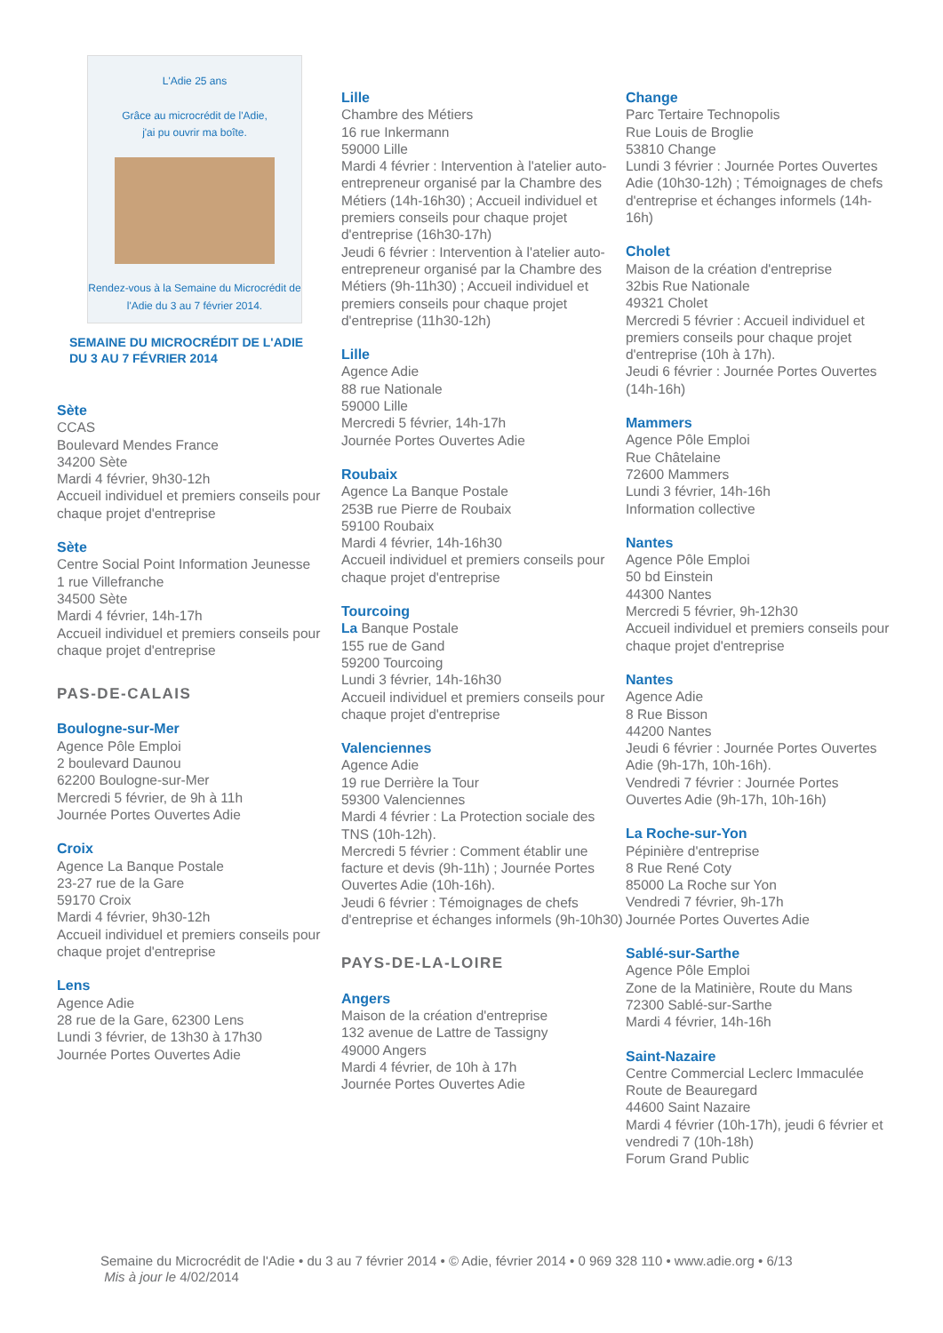L'Adie 25 ans
Grâce au microcrédit de l'Adie,
j'ai pu ouvrir ma boîte.
Rendez-vous à la Semaine du Microcrédit de l'Adie du 3 au 7 février 2014.
SEMAINE DU MICROCRÉDIT DE L'ADIE
DU 3 AU 7 FÉVRIER 2014
Sète
CCAS
Boulevard Mendes France
34200 Sète
Mardi 4 février, 9h30-12h
Accueil individuel et premiers conseils pour chaque projet d'entreprise
Sète
Centre Social Point Information Jeunesse
1 rue Villefranche
34500 Sète
Mardi 4 février, 14h-17h
Accueil individuel et premiers conseils pour chaque projet d'entreprise
PAS-DE-CALAIS
Boulogne-sur-Mer
Agence Pôle Emploi
2 boulevard Daunou
62200 Boulogne-sur-Mer
Mercredi 5 février, de 9h à 11h
Journée Portes Ouvertes Adie
Croix
Agence La Banque Postale
23-27 rue de la Gare
59170 Croix
Mardi 4 février, 9h30-12h
Accueil individuel et premiers conseils pour chaque projet d'entreprise
Lens
Agence Adie
28 rue de la Gare, 62300 Lens
Lundi 3 février, de 13h30 à 17h30
Journée Portes Ouvertes Adie
Lille
Chambre des Métiers
16 rue Inkermann
59000 Lille
Mardi 4 février : Intervention à l'atelier auto-entrepreneur organisé par la Chambre des Métiers (14h-16h30) ; Accueil individuel et premiers conseils pour chaque projet d'entreprise (16h30-17h)
Jeudi 6 février : Intervention à l'atelier auto-entrepreneur organisé par la Chambre des Métiers (9h-11h30) ; Accueil individuel et premiers conseils pour chaque projet d'entreprise (11h30-12h)
Lille
Agence Adie
88 rue Nationale
59000 Lille
Mercredi 5 février, 14h-17h
Journée Portes Ouvertes Adie
Roubaix
Agence La Banque Postale
253B rue Pierre de Roubaix
59100 Roubaix
Mardi 4 février, 14h-16h30
Accueil individuel et premiers conseils pour chaque projet d'entreprise
Tourcoing
La Banque Postale
155 rue de Gand
59200 Tourcoing
Lundi 3 février, 14h-16h30
Accueil individuel et premiers conseils pour chaque projet d'entreprise
Valenciennes
Agence Adie
19 rue Derrière la Tour
59300 Valenciennes
Mardi 4 février : La Protection sociale des TNS (10h-12h).
Mercredi 5 février : Comment établir une facture et devis (9h-11h) ; Journée Portes Ouvertes Adie (10h-16h).
Jeudi 6 février : Témoignages de chefs d'entreprise et échanges informels (9h-10h30)
PAYS-DE-LA-LOIRE
Angers
Maison de la création d'entreprise
132 avenue de Lattre de Tassigny
49000 Angers
Mardi 4 février, de 10h à 17h
Journée Portes Ouvertes Adie
Change
Parc Tertaire Technopolis
Rue Louis de Broglie
53810 Change
Lundi 3 février : Journée Portes Ouvertes Adie (10h30-12h) ; Témoignages de chefs d'entreprise et échanges informels (14h-16h)
Cholet
Maison de la création d'entreprise
32bis Rue Nationale
49321 Cholet
Mercredi 5 février : Accueil individuel et premiers conseils pour chaque projet d'entreprise (10h à 17h).
Jeudi 6 février : Journée Portes Ouvertes (14h-16h)
Mammers
Agence Pôle Emploi
Rue Châtelaine
72600 Mammers
Lundi 3 février, 14h-16h
Information collective
Nantes
Agence Pôle Emploi
50 bd Einstein
44300 Nantes
Mercredi 5 février, 9h-12h30
Accueil individuel et premiers conseils pour chaque projet d'entreprise
Nantes
Agence Adie
8 Rue Bisson
44200 Nantes
Jeudi 6 février : Journée Portes Ouvertes Adie (9h-17h, 10h-16h).
Vendredi 7 février : Journée Portes Ouvertes Adie (9h-17h, 10h-16h)
La Roche-sur-Yon
Pépinière d'entreprise
8 Rue René Coty
85000 La Roche sur Yon
Vendredi 7 février, 9h-17h
Journée Portes Ouvertes Adie
Sablé-sur-Sarthe
Agence Pôle Emploi
Zone de la Matinière, Route du Mans
72300 Sablé-sur-Sarthe
Mardi 4 février, 14h-16h
Saint-Nazaire
Centre Commercial Leclerc Immaculée
Route de Beauregard
44600 Saint Nazaire
Mardi 4 février (10h-17h), jeudi 6 février et vendredi 7 (10h-18h)
Forum Grand Public
Semaine du Microcrédit de l'Adie • du 3 au 7 février 2014 • © Adie, février 2014 • 0 969 328 110 • www.adie.org • 6/13
Mis à jour le 4/02/2014